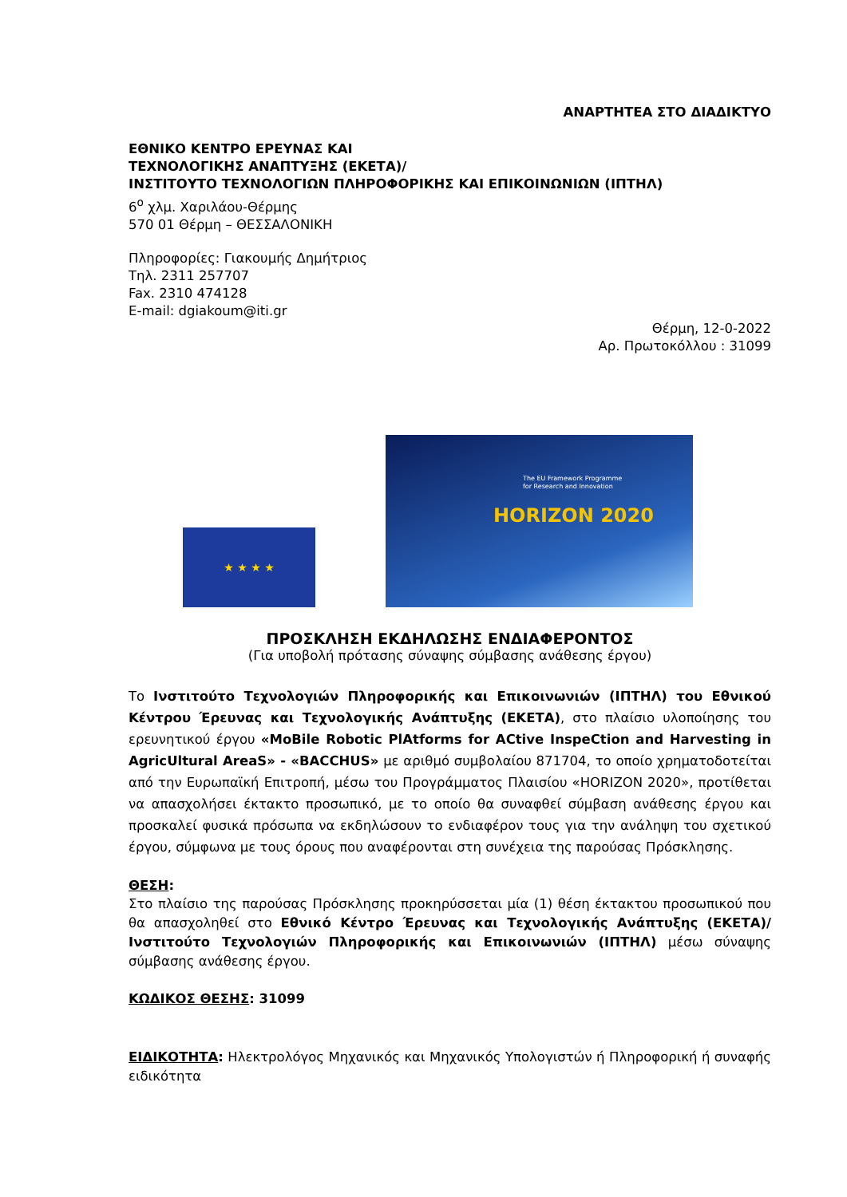ΑΝΑΡΤΗΤΕΑ ΣΤΟ ΔΙΑΔΙΚΤΥΟ
ΕΘΝΙΚΟ ΚΕΝΤΡΟ ΕΡΕΥΝΑΣ ΚΑΙ
ΤΕΧΝΟΛΟΓΙΚΗΣ ΑΝΑΠΤΥΞΗΣ (ΕΚΕΤΑ)/
ΙΝΣΤΙΤΟΥΤΟ ΤΕΧΝΟΛΟΓΙΩΝ ΠΛΗΡΟΦΟΡΙΚΗΣ ΚΑΙ ΕΠΙΚΟΙΝΩΝΙΩΝ (ΙΠΤΗΛ)
6<sup>ο</sup> χλμ. Χαριλάου-Θέρμης
570 01 Θέρμη – ΘΕΣΣΑΛΟΝΙΚΗ
Πληροφορίες: Γιακουμής Δημήτριος
Τηλ. 2311 257707
Fax. 2310 474128
E-mail: dgiakoum@iti.gr
Θέρμη, 12-0-2022
Αρ. Πρωτοκόλλου : 31099
★ ★ ★ ★
The EU Framework Programme
for Research and Innovation
HORIZON 2020
ΠΡΟΣΚΛΗΣΗ ΕΚΔΗΛΩΣΗΣ ΕΝΔΙΑΦΕΡΟΝΤΟΣ
(Για υποβολή πρότασης σύναψης σύμβασης ανάθεσης έργου)
Το Ινστιτούτο Τεχνολογιών Πληροφορικής και Επικοινωνιών (ΙΠΤΗΛ) του Εθνικού Κέντρου Έρευνας και Τεχνολογικής Ανάπτυξης (ΕΚΕΤΑ), στο πλαίσιο υλοποίησης του ερευνητικού έργου «MoBile Robotic PlAtforms for ACtive InspeCtion and Harvesting in AgricUltural AreaS» - «BACCHUS» με αριθμό συμβολαίου 871704, το οποίο χρηματοδοτείται από την Ευρωπαϊκή Επιτροπή, μέσω του Προγράμματος Πλαισίου «HORIZON 2020», προτίθεται να απασχολήσει έκτακτο προσωπικό, με το οποίο θα συναφθεί σύμβαση ανάθεσης έργου και προσκαλεί φυσικά πρόσωπα να εκδηλώσουν το ενδιαφέρον τους για την ανάληψη του σχετικού έργου, σύμφωνα με τους όρους που αναφέρονται στη συνέχεια της παρούσας Πρόσκλησης.
ΘΕΣΗ:
Στο πλαίσιο της παρούσας Πρόσκλησης προκηρύσσεται μία (1) θέση έκτακτου προσωπικού που θα απασχοληθεί στο Εθνικό Κέντρο Έρευνας και Τεχνολογικής Ανάπτυξης (ΕΚΕΤΑ)/Ινστιτούτο Τεχνολογιών Πληροφορικής και Επικοινωνιών (ΙΠΤΗΛ) μέσω σύναψης σύμβασης ανάθεσης έργου.
ΚΩΔΙΚΟΣ ΘΕΣΗΣ: 31099
ΕΙΔΙΚΟΤΗΤΑ: Ηλεκτρολόγος Μηχανικός και Μηχανικός Υπολογιστών ή Πληροφορική ή συναφής ειδικότητα